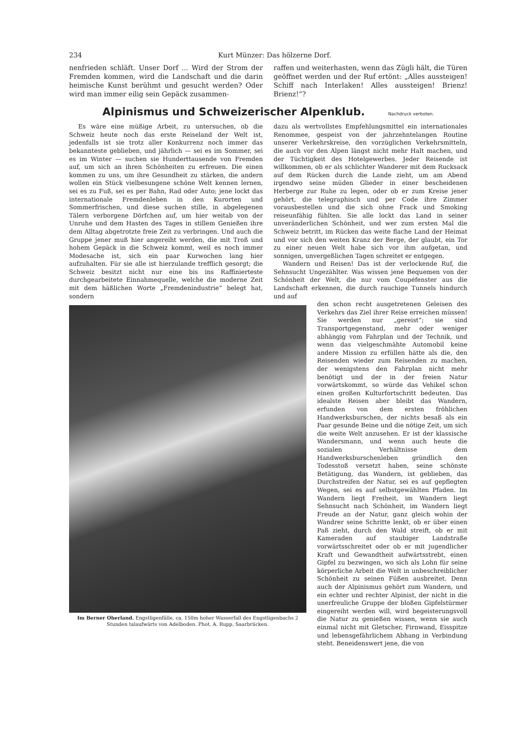234 Kurt Münzer: Das hölzerne Dorf.
nenfrieden schläft. Unser Dorf ... Wird der Strom der Fremden kommen, wird die Landschaft und die darin heimische Kunst berühmt und gesucht werden? Oder wird man immer eilig sein Gepäck zusammen-
raffen und weiterhasten, wenn das Zügli hält, die Türen geöffnet werden und der Ruf ertönt: „Alles aussteigen! Schiff nach Interlaken! Alles aussteigen! Brienz! Brienz!“?
Alpinismus und Schweizerischer Alpenklub. Nachdruck verboten.
Es wäre eine müßige Arbeit, zu untersuchen, ob die Schweiz heute noch das erste Reiseland der Welt ist, jedenfalls ist sie trotz aller Konkurrenz noch immer das bekannteste geblieben, und jährlich — sei es im Sommer, sei es im Winter — suchen sie Hunderttausende von Fremden auf, um sich an ihren Schönheiten zu erfreuen. Die einen kommen zu uns, um ihre Gesundheit zu stärken, die andern wollen ein Stück vielbesungene schöne Welt kennen lernen, sei es zu Fuß, sei es per Bahn, Rad oder Auto; jene lockt das internationale Fremdenleben in den Kurorten und Sommerfrischen, und diese suchen stille, in abgelegenen Tälern verborgene Dörfchen auf, um hier weitab von der Unruhe und dem Hasten des Tages in stillem Genießen ihre dem Alltag abgetrotzte freie Zeit zu verbringen. Und auch die Gruppe jener muß hier angereiht werden, die mit Troß und hohem Gepäck in die Schweiz kommt, weil es noch immer Modesache ist, sich ein paar Kurwochen lang hier aufzuhalten. Für sie alle ist hierzulande trefflich gesorgt; die Schweiz besitzt nicht nur eine bis ins Raffinierteste durchgearbeitete Einnahmequelle, welche die moderne Zeit mit dem häßlichen Worte „Fremdenindustrie“ belegt hat, sondern
dazu als wertvollstes Empfehlungsmittel ein internationales Renommee, gespeist von der jahrzehntelangen Routine unserer Verkehrskreise, den vorzüglichen Verkehrsmitteln, die auch vor den Alpen längst nicht mehr Halt machen, und der Tüchtigkeit des Hotelgewerbes. Jeder Reisende ist willkommen, ob er als schlichter Wanderer mit dem Rucksack auf dem Rücken durch die Lande zieht, um am Abend irgendwo seine müden Glieder in einer bescheidenen Herberge zur Ruhe zu legen, oder ob er zum Kreise jener gehört, die telegraphisch und per Code ihre Zimmer vorausbestellen und die sich ohne Frack und Smoking reiseunfähig fühlten. Sie alle lockt das Land in seiner unveränderlichen Schönheit, und wer zum ersten Mal die Schweiz betritt, im Rücken das weite flache Land der Heimat und vor sich den weiten Kranz der Berge, der glaubt, ein Tor zu einer neuen Welt habe sich vor ihm aufgetan, und sonnigen, unvergeßlichen Tagen schreitet er entgegen.
Wandern und Reisen! Das ist der verlockende Ruf, die Sehnsucht Ungezählter. Was wissen jene Bequemen von der Schönheit der Welt, die nur vom Coupéfenster aus die Landschaft erkennen, die durch rauchige Tunnels hindurch und auf
Im Berner Oberland. Engstligenfälle, ca. 150m hoher Wasserfall des Engstligenbachs 2 Stunden talaufwärts von Adelboden. Phot. A. Rupp, Saarbrücken.
den schon recht ausgetretenen Geleisen des Verkehrs das Ziel ihrer Reise erreichen müssen! Sie werden nur „gereist“; sie sind Transportgegenstand, mehr oder weniger abhängig vom Fahrplan und der Technik, und wenn das vielgeschmähte Automobil keine andere Mission zu erfüllen hätte als die, den Reisenden wieder zum Reisenden zu machen, der wenigstens den Fahrplan nicht mehr benötigt und der in der freien Natur vorwärtskommt, so würde das Vehikel schon einen großen Kulturfortschritt bedeuten. Das idealste Reisen aber bleibt das Wandern, erfunden von dem ersten fröhlichen Handwerksburschen, der nichts besaß als ein Paar gesunde Beine und die nötige Zeit, um sich die weite Welt anzusehen. Er ist der klassische Wandersmann, und wenn auch heute die sozialen Verhältnisse dem Handwerksburschenleben gründlich den Todesstoß versetzt haben, seine schönste Betätigung, das Wandern, ist geblieben, das Durchstreifen der Natur, sei es auf gepflegten Wegen, sei es auf selbstgewählten Pfaden. Im Wandern liegt Freiheit, im Wandern liegt Sehnsucht nach Schönheit, im Wandern liegt Freude an der Natur, ganz gleich wohin der Wandrer seine Schritte lenkt, ob er über einen Paß zieht, durch den Wald streift, ob er mit Kameraden auf staubiger Landstraße vorwärtsschreitet oder ob er mit jugendlicher Kraft und Gewandtheit aufwärtsstrebt, einen Gipfel zu bezwingen, wo sich als Lohn für seine körperliche Arbeit die Welt in unbeschreiblicher Schönheit zu seinen Füßen ausbreitet. Denn auch der Alpinismus gehört zum Wandern, und ein echter und rechter Alpinist, der nicht in die unerfreuliche Gruppe der bloßen Gipfelstürmer eingereiht werden will, wird begeisterungsvoll die Natur zu genießen wissen, wenn sie auch einmal nicht mit Gletscher, Firnwand, Eisspitze und lebensgefährlichem Abhang in Verbindung steht. Beneidenswert jene, die von